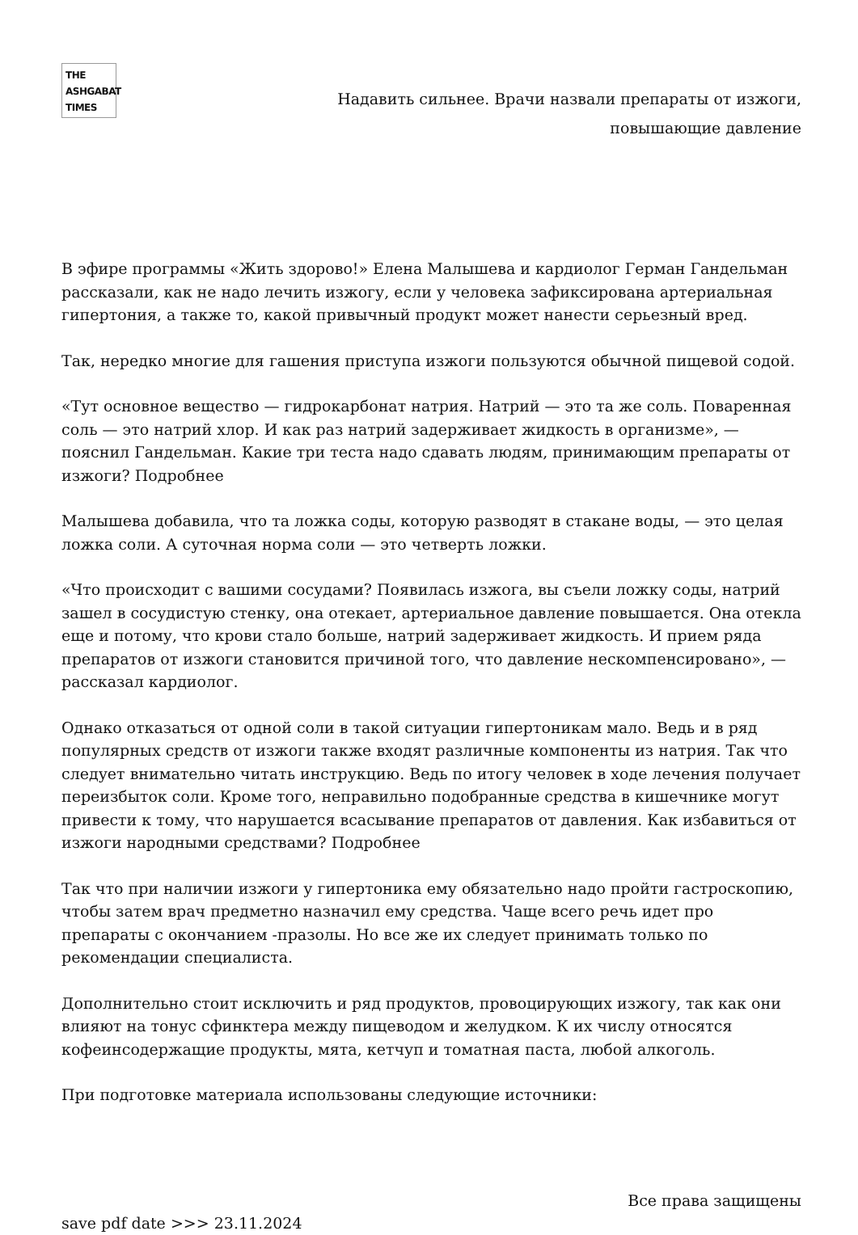THE
ASHGABAT
TIMES
Надавить сильнее. Врачи назвали препараты от изжоги,
повышающие давление
В эфире программы «Жить здорово!» Елена Малышева и кардиолог Герман Гандельман рассказали, как не надо лечить изжогу, если у человека зафиксирована артериальная гипертония, а также то, какой привычный продукт может нанести серьезный вред.
Так, нередко многие для гашения приступа изжоги пользуются обычной пищевой содой.
«Тут основное вещество — гидрокарбонат натрия. Натрий — это та же соль. Поваренная соль — это натрий хлор. И как раз натрий задерживает жидкость в организме», — пояснил Гандельман. Какие три теста надо сдавать людям, принимающим препараты от изжоги? Подробнее
Малышева добавила, что та ложка соды, которую разводят в стакане воды, — это целая ложка соли. А суточная норма соли — это четверть ложки.
«Что происходит с вашими сосудами? Появилась изжога, вы съели ложку соды, натрий зашел в сосудистую стенку, она отекает, артериальное давление повышается. Она отекла еще и потому, что крови стало больше, натрий задерживает жидкость. И прием ряда препаратов от изжоги становится причиной того, что давление нескомпенсировано», — рассказал кардиолог.
Однако отказаться от одной соли в такой ситуации гипертоникам мало. Ведь и в ряд популярных средств от изжоги также входят различные компоненты из натрия. Так что следует внимательно читать инструкцию. Ведь по итогу человек в ходе лечения получает переизбыток соли. Кроме того, неправильно подобранные средства в кишечнике могут привести к тому, что нарушается всасывание препаратов от давления. Как избавиться от изжоги народными средствами? Подробнее
Так что при наличии изжоги у гипертоника ему обязательно надо пройти гастроскопию, чтобы затем врач предметно назначил ему средства. Чаще всего речь идет про препараты с окончанием -празолы. Но все же их следует принимать только по рекомендации специалиста.
Дополнительно стоит исключить и ряд продуктов, провоцирующих изжогу, так как они влияют на тонус сфинктера между пищеводом и желудком. К их числу относятся кофеинсодержащие продукты, мята, кетчуп и томатная паста, любой алкоголь.
При подготовке материала использованы следующие источники:
Все права защищены
save pdf date >>> 23.11.2024